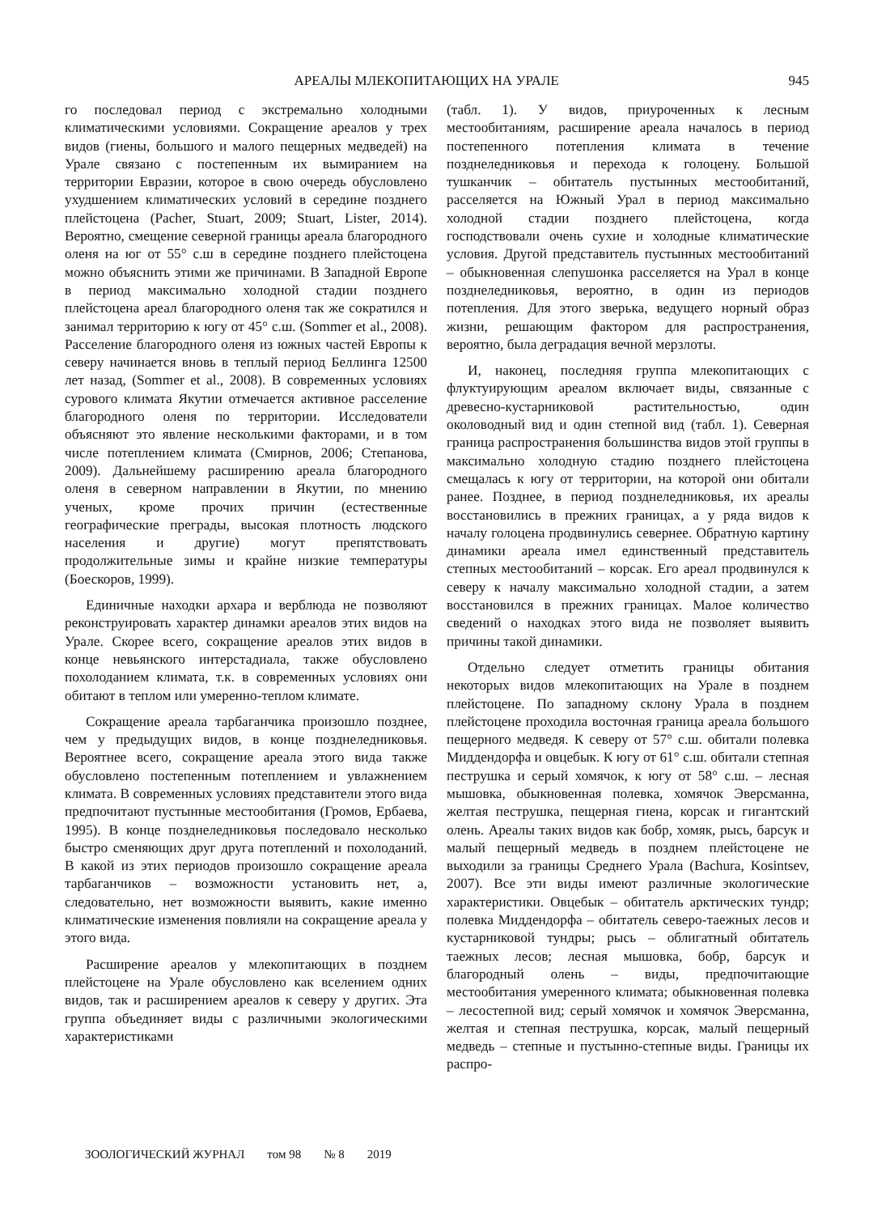АРЕАЛЫ МЛЕКОПИТАЮЩИХ НА УРАЛЕ 945
го последовал период с экстремально холодными климатическими условиями. Сокращение ареалов у трех видов (гиены, большого и малого пещерных медведей) на Урале связано с постепенным их вымиранием на территории Евразии, которое в свою очередь обусловлено ухудшением климатических условий в середине позднего плейстоцена (Pacher, Stuart, 2009; Stuart, Lister, 2014). Вероятно, смещение северной границы ареала благородного оленя на юг от 55° с.ш в середине позднего плейстоцена можно объяснить этими же причинами. В Западной Европе в период максимально холодной стадии позднего плейстоцена ареал благородного оленя так же сократился и занимал территорию к югу от 45° с.ш. (Sommer et al., 2008). Расселение благородного оленя из южных частей Европы к северу начинается вновь в теплый период Беллинга 12500 лет назад, (Sommer et al., 2008). В современных условиях сурового климата Якутии отмечается активное расселение благородного оленя по территории. Исследователи объясняют это явление несколькими факторами, и в том числе потеплением климата (Смирнов, 2006; Степанова, 2009). Дальнейшему расширению ареала благородного оленя в северном направлении в Якутии, по мнению ученых, кроме прочих причин (естественные географические преграды, высокая плотность людского населения и другие) могут препятствовать продолжительные зимы и крайне низкие температуры (Боескоров, 1999).
Единичные находки архара и верблюда не позволяют реконструировать характер динамки ареалов этих видов на Урале. Скорее всего, сокращение ареалов этих видов в конце невьянского интерстадиала, также обусловлено похолоданием климата, т.к. в современных условиях они обитают в теплом или умеренно-теплом климате.
Сокращение ареала тарбаганчика произошло позднее, чем у предыдущих видов, в конце позднеледниковья. Вероятнее всего, сокращение ареала этого вида также обусловлено постепенным потеплением и увлажнением климата. В современных условиях представители этого вида предпочитают пустынные местообитания (Громов, Ербаева, 1995). В конце позднеледниковья последовало несколько быстро сменяющих друг друга потеплений и похолоданий. В какой из этих периодов произошло сокращение ареала тарбаганчиков – возможности установить нет, а, следовательно, нет возможности выявить, какие именно климатические изменения повлияли на сокращение ареала у этого вида.
Расширение ареалов у млекопитающих в позднем плейстоцене на Урале обусловлено как вселением одних видов, так и расширением ареалов к северу у других. Эта группа объединяет виды с различными экологическими характеристиками
(табл. 1). У видов, приуроченных к лесным местообитаниям, расширение ареала началось в период постепенного потепления климата в течение позднеледниковья и перехода к голоцену. Большой тушканчик – обитатель пустынных местообитаний, расселяется на Южный Урал в период максимально холодной стадии позднего плейстоцена, когда господствовали очень сухие и холодные климатические условия. Другой представитель пустынных местообитаний – обыкновенная слепушонка расселяется на Урал в конце позднеледниковья, вероятно, в один из периодов потепления. Для этого зверька, ведущего норный образ жизни, решающим фактором для распространения, вероятно, была деградация вечной мерзлоты.
И, наконец, последняя группа млекопитающих с флуктуирующим ареалом включает виды, связанные с древесно-кустарниковой растительностью, один околоводный вид и один степной вид (табл. 1). Северная граница распространения большинства видов этой группы в максимально холодную стадию позднего плейстоцена смещалась к югу от территории, на которой они обитали ранее. Позднее, в период позднеледниковья, их ареалы восстановились в прежних границах, а у ряда видов к началу голоцена продвинулись севернее. Обратную картину динамики ареала имел единственный представитель степных местообитаний – корсак. Его ареал продвинулся к северу к началу максимально холодной стадии, а затем восстановился в прежних границах. Малое количество сведений о находках этого вида не позволяет выявить причины такой динамики.
Отдельно следует отметить границы обитания некоторых видов млекопитающих на Урале в позднем плейстоцене. По западному склону Урала в позднем плейстоцене проходила восточная граница ареала большого пещерного медведя. К северу от 57° с.ш. обитали полевка Миддендорфа и овцебык. К югу от 61° с.ш. обитали степная пеструшка и серый хомячок, к югу от 58° с.ш. – лесная мышовка, обыкновенная полевка, хомячок Эверсманна, желтая пеструшка, пещерная гиена, корсак и гигантский олень. Ареалы таких видов как бобр, хомяк, рысь, барсук и малый пещерный медведь в позднем плейстоцене не выходили за границы Среднего Урала (Bachura, Kosintsev, 2007). Все эти виды имеют различные экологические характеристики. Овцебык – обитатель арктических тундр; полевка Миддендорфа – обитатель северо-таежных лесов и кустарниковой тундры; рысь – облигатный обитатель таежных лесов; лесная мышовка, бобр, барсук и благородный олень – виды, предпочитающие местообитания умеренного климата; обыкновенная полевка – лесостепной вид; серый хомячок и хомячок Эверсманна, желтая и степная пеструшка, корсак, малый пещерный медведь – степные и пустынно-степные виды. Границы их распро-
ЗООЛОГИЧЕСКИЙ ЖУРНАЛ том 98 № 8 2019